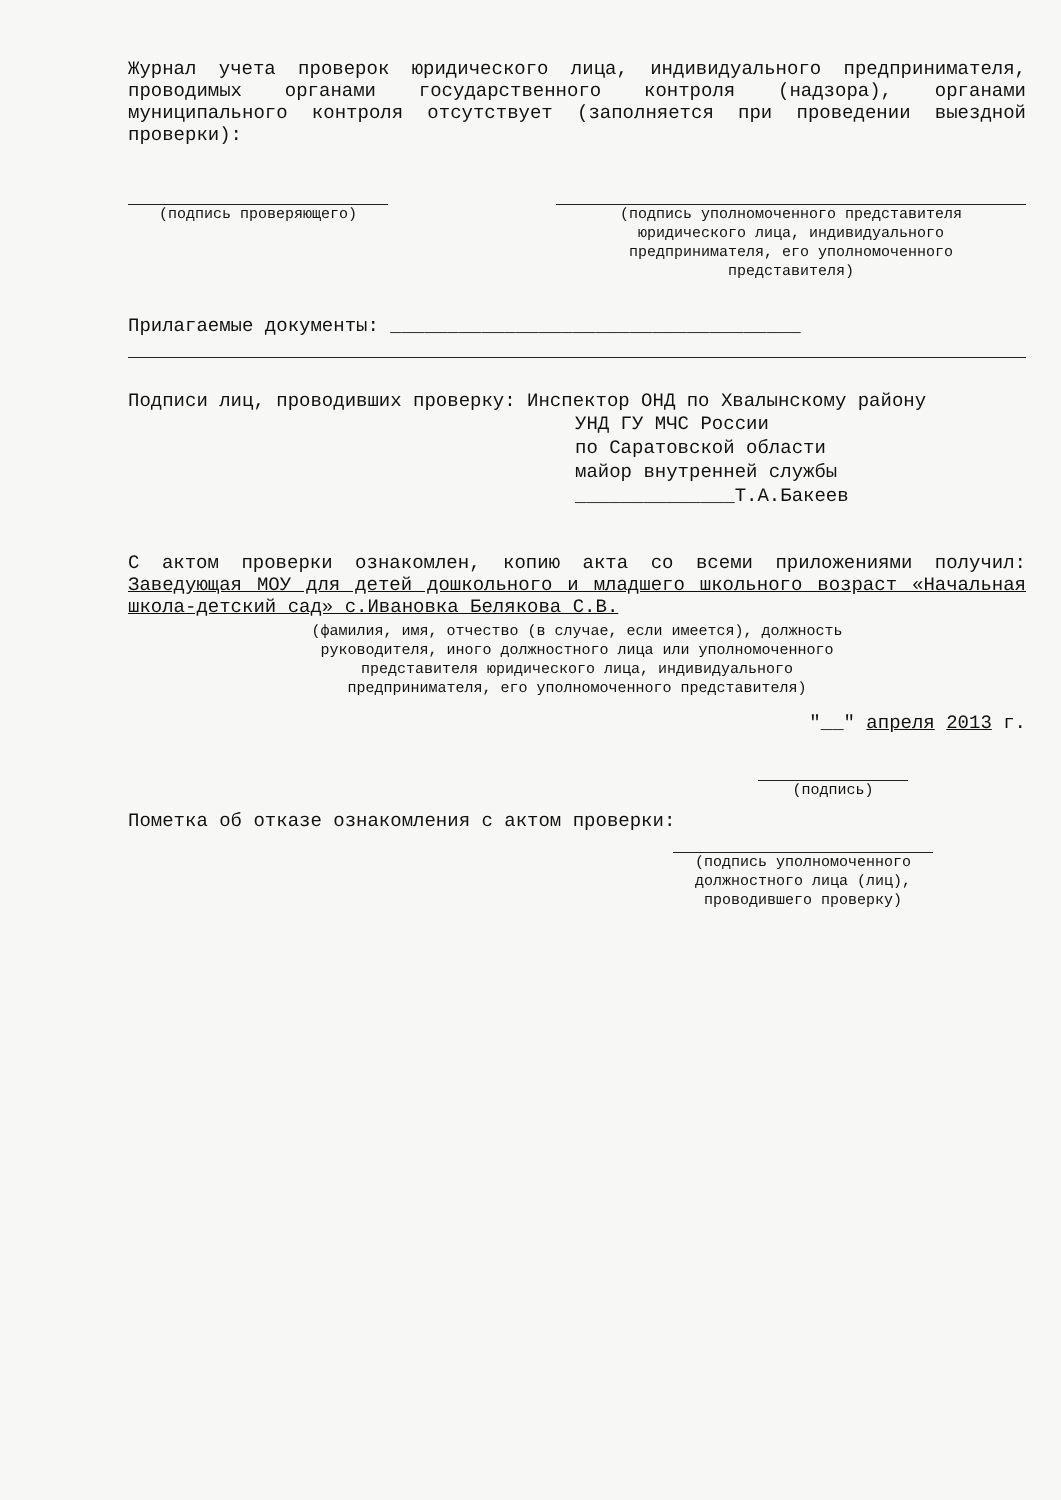Журнал учета проверок юридического лица, индивидуального предпринимателя, проводимых органами государственного контроля (надзора), органами муниципального контроля отсутствует (заполняется при проведении выездной проверки):
(подпись проверяющего) (подпись уполномоченного представителя
юридического лица, индивидуального
предпринимателя, его уполномоченного
представителя)
Прилагаемые документы: ____________________________________
Подписи лиц, проводивших проверку: Инспектор ОНД по Хвалынскому району
УНД ГУ МЧС России
по Саратовской области
майор внутренней службы
______________Т.А.Бакеев
С актом проверки ознакомлен, копию акта со всеми приложениями получил: Заведующая МОУ для детей дошкольного и младшего школьного возраст «Начальная школа-детский сад» с.Ивановка Белякова С.В.
(фамилия, имя, отчество (в случае, если имеется), должность
руководителя, иного должностного лица или уполномоченного
представителя юридического лица, индивидуального
предпринимателя, его уполномоченного представителя)
"__" апреля 2013 г.
(подпись)
Пометка об отказе ознакомления с актом проверки:
(подпись уполномоченного
должностного лица (лиц),
проводившего проверку)